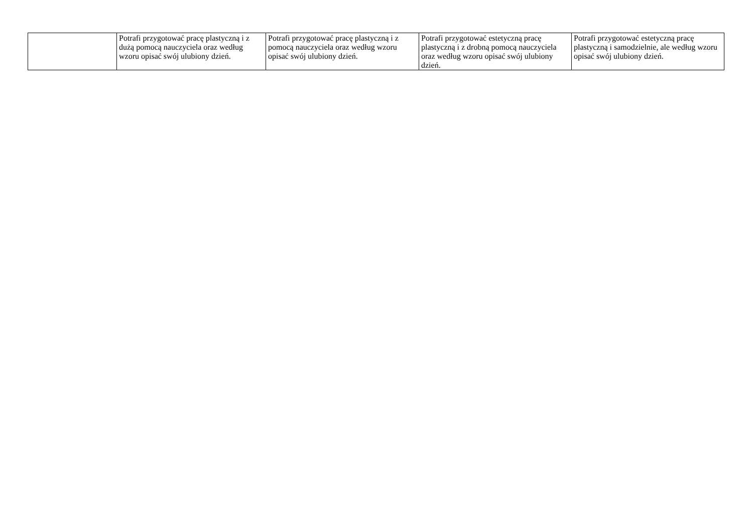| | Potrafi przygotować pracę plastyczną i z dużą pomocą nauczyciela oraz według wzoru opisać swój ulubiony dzień. | Potrafi przygotować pracę plastyczną i z pomocą nauczyciela oraz według wzoru opisać swój ulubiony dzień. | Potrafi przygotować estetyczną pracę plastyczną i z drobną pomocą nauczyciela oraz według wzoru opisać swój ulubiony dzień. | Potrafi przygotować estetyczną pracę plastyczną i samodzielnie, ale według wzoru opisać swój ulubiony dzień. |